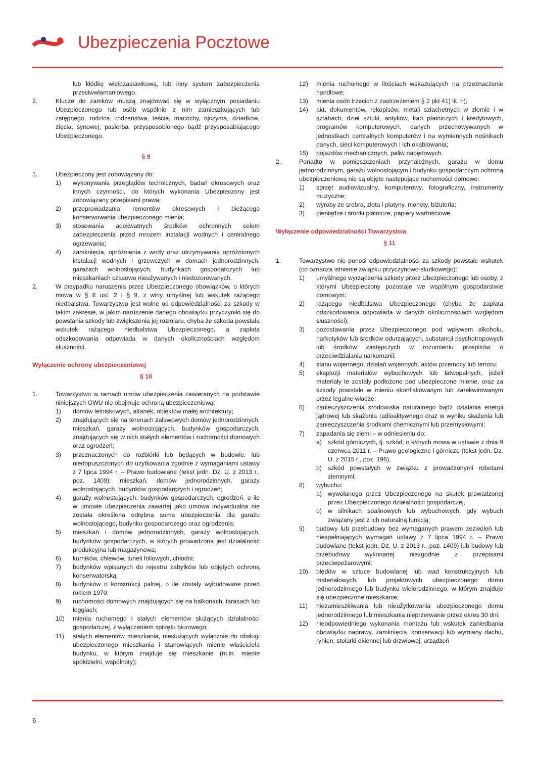Ubezpieczenia Pocztowe
lub kłódkę wielozastawkową, lub inny system zabezpieczenia przeciwwłamaniowego.
2. Klucze do zamków muszą znajdować się w wyłącznym posiadaniu Ubezpieczonego lub osób wspólnie z nim zamieszkujących lub zstępnego, rodzica, rodzeństwa, teścia, macochy, ojczyma, dziadków, zięcia, synowej, pasierba, przysposobionego bądź przysposabiającego Ubezpieczonego.
§ 9
1. Ubezpieczony jest zobowiązany do:
1) wykonywania przeglądów technicznych, badań okresowych oraz innych czynności, do których wykonania Ubezpieczony jest zobowiązany przepisami prawa;
2) przeprowadzania remontów okresowych i bieżącego konserwowania ubezpieczonego mienia;
3) stosowania adekwatnych środków ochronnych celem zabezpieczenia przed mrozem instalacji wodnych i centralnego ogrzewania;
4) zamknięcia, opróżnienia z wody oraz utrzymywania opróżnionych instalacji wodnych i grzewczych w domach jednorodzinnych, garażach wolnostojących, budynkach gospodarczych lub mieszkaniach czasowo nieużywanych i niedozorowanych.
2. W przypadku naruszenia przez Ubezpieczonego obowiązków, o których mowa w § 8 ust. 2 i § 9, z winy umyślnej lub wskutek rażącego niedbalstwa, Towarzystwo jest wolne od odpowiedzialności za szkody w takim zakresie, w jakim naruszenie danego obowiązku przyczyniło się do powstania szkody lub zwiększenia jej rozmiaru, chyba że szkoda powstała wskutek rażącego niedbalstwa Ubezpieczonego, a zapłata odszkodowania odpowiada w danych okolicznościach względom słuszności.
Wyłączenie ochrony ubezpieczeniowej
§ 10
1. Towarzystwo w ramach umów ubezpieczenia zawieranych na podstawie niniejszych OWU nie obejmuje ochroną ubezpieczeniową:
1) domów letniskowych, altanek, obiektów małej architektury;
2) znajdujących się na terenach zalewowych domów jednorodzinnych, mieszkań, garaży wolnostojących, budynków gospodarczych, znajdujących się w nich stałych elementów i ruchomości domowych oraz ogrodzeń;
3) przeznaczonych do rozbiórki lub będących w budowie, lub niedopuszczonych do użytkowania zgodnie z wymaganiami ustawy z 7 lipca 1994 r. – Prawo budowlane (tekst jedn. Dz. U. z 2013 r., poz. 1409): mieszkań, domów jednorodzinnych, garaży wolnostojących, budynków gospodarczych i ogrodzeń;
4) garaży wolnostojących, budynków gospodarczych, ogrodzeń, o ile w umowie ubezpieczenia zawartej jako umowa indywidualna nie została określona odrębna suma ubezpieczenia dla garażu wolnostojącego, budynku gospodarczego oraz ogrodzenia;
5) mieszkań i domów jednorodzinnych, garaży wolnostojących, budynków gospodarczych, w których prowadzona jest działalność produkcyjna lub magazynowa;
6) kurników, chlewów, tuneli foliowych, chłodni;
7) budynków wpisanych do rejestru zabytków lub objętych ochroną konserwatorską;
8) budynków o konstrukcji palnej, o ile zostały wybudowane przed rokiem 1970;
9) ruchomości domowych znajdujących się na balkonach, tarasach lub loggiach;
10) mienia ruchomego i stałych elementów służących działalności gospodarczej, z wyłączeniem sprzętu biurowego;
11) stałych elementów mieszkania, niesłużących wyłącznie do obsługi ubezpieczonego mieszkania i stanowiących mienie właściciela budynku, w którym znajduje się mieszkanie (m.in. mienie spółdzielni, wspólnoty);
12) mienia ruchomego w ilościach wskazujących na przeznaczenie handlowe;
13) mienia osób trzecich z zastrzeżeniem § 2 pkt 41) lit. h);
14) akt, dokumentów, rękopisów, metali szlachetnych w złomie i w sztabach, dzieł sztuki, antyków, kart płatniczych i kredytowych, programów komputerowych, danych przechowywanych w jednostkach centralnych komputerów i na wymiennych nośnikach danych, sieci komputerowych i ich okablowania;
15) pojazdów mechanicznych, paliw napędowych.
2. Ponadto w pomieszczeniach przynależnych, garażu w domu jednorodzinnym, garażu wolnostojącym i budynku gospodarczym ochroną ubezpieczeniową nie są objęte następujące ruchomości domowe:
1) sprzęt audiowizualny, komputerowy, fotograficzny, instrumenty muzyczne;
2) wyroby ze srebra, złota i platyny, monety, biżuteria;
3) pieniądze i środki płatnicze, papiery wartościowe.
Wyłączenie odpowiedzialności Towarzystwa
§ 11
1. Towarzystwo nie ponosi odpowiedzialności za szkody powstałe wskutek (co oznacza istnienie związku przyczynowo-skutkowego):
1) umyślnego wyrządzenia szkody przez Ubezpieczonego lub osoby, z którymi Ubezpieczony pozostaje we wspólnym gospodarstwie domowym;
2) rażącego niedbalstwa Ubezpieczonego (chyba że zapłata odszkodowania odpowiada w danych okolicznościach względom słuszności);
3) pozostawania przez Ubezpieczonego pod wpływem alkoholu, narkotyków lub środków odurzających, substancji psychotropowych lub środków zastępczych w rozumieniu przepisów o przeciwdziałaniu narkomanii;
4) stanu wojennego, działań wojennych, aktów przemocy lub terroru;
5) eksplozji materiałów wybuchowych lub łatwopalnych, jeżeli materiały te zostały podłożone pod ubezpieczone mienie, oraz za szkody powstałe w mieniu skonfiskowanym lub zarekwirowanym przez legalne władze;
6) zanieczyszczenia środowiska naturalnego bądź działania energii jądrowej lub skażenia radioaktywnego oraz w wyniku skażenia lub zanieczyszczenia środkami chemicznymi lub przemysłowymi;
7) zapadania się ziemi – w odniesieniu do:
a) szkód górniczych, tj. szkód, o których mowa w ustawie z dnia 9 czerwca 2011 r. – Prawo geologiczne i górnicze (tekst jedn. Dz. U. z 2015 r., poz. 196),
b) szkód powstałych w związku z prowadzonymi robotami ziemnymi;
8) wybuchu:
a) wywołanego przez Ubezpieczonego na skutek prowadzonej przez Ubezpieczonego działalności gospodarczej,
b) w silnikach spalinowych lub wybuchowych, gdy wybuch związany jest z ich naturalną funkcją;
9) budowy lub przebudowy bez wymaganych prawem zezwoleń lub niespełniających wymagań ustawy z 7 lipca 1994 r. – Prawo budowlane (tekst jedn. Dz. U. z 2013 r., poz. 1409) lub budowy lub przebudowy wykonanej niezgodnie z przepisami przeciwpożarowymi;
10) błędów w sztuce budowlanej lub wad konstrukcyjnych lub materiałowych, lub projektowych ubezpieczonego domu jednorodzinnego lub budynku wielorodzinnego, w którym znajduje się ubezpieczone mieszkanie;
11) niezamieszkiwania lub nieużytkowania ubezpieczonego domu jednorodzinnego lub mieszkania nieprzerwanie przez okres 30 dni;
12) nieodpowiedniego wykonania montażu lub wskutek zaniedbania obowiązku naprawy, zamknięcia, konserwacji lub wymiany dachu, rynien, stolarki okiennej lub drzwiowej, urządzeń
6